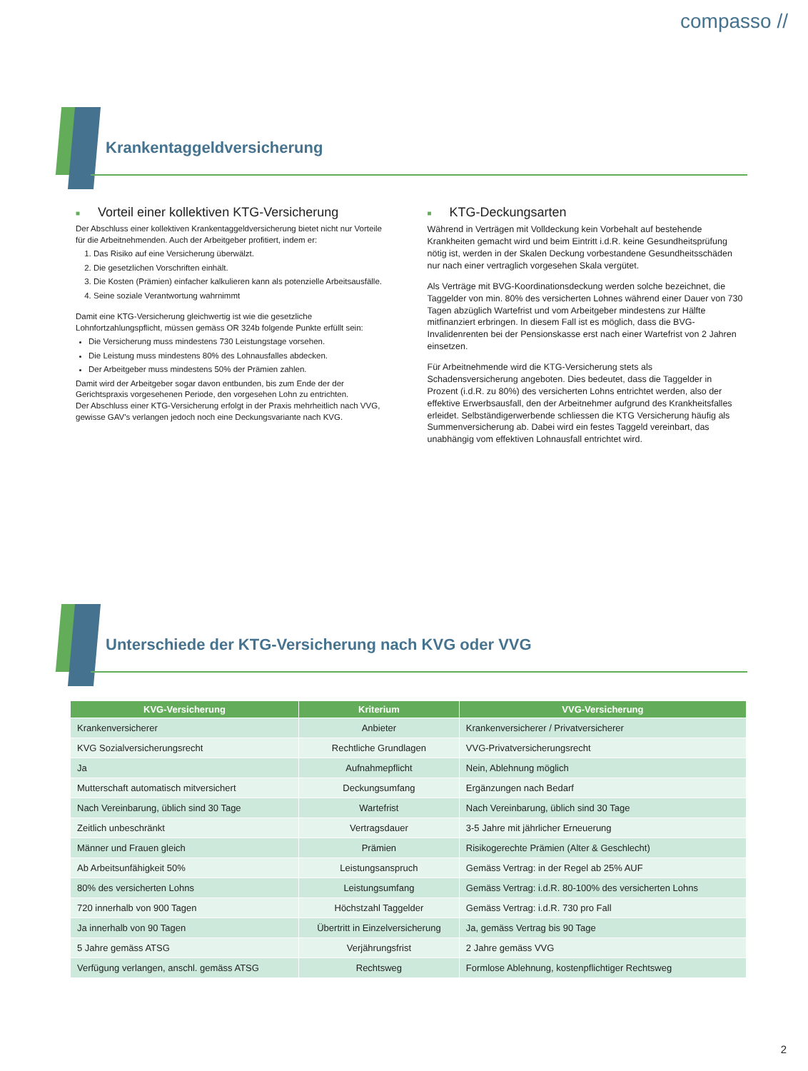compasso //
Krankentaggeldversicherung
■ Vorteil einer kollektiven KTG-Versicherung
Der Abschluss einer kollektiven Krankentaggeldversicherung bietet nicht nur Vorteile für die Arbeitnehmenden. Auch der Arbeitgeber profitiert, indem er:
1. Das Risiko auf eine Versicherung überwälzt.
2. Die gesetzlichen Vorschriften einhält.
3. Die Kosten (Prämien) einfacher kalkulieren kann als potenzielle Arbeitsausfälle.
4. Seine soziale Verantwortung wahrnimmt
Damit eine KTG-Versicherung gleichwertig ist wie die gesetzliche Lohnfortzahlungspflicht, müssen gemäss OR 324b folgende Punkte erfüllt sein:
Die Versicherung muss mindestens 730 Leistungstage vorsehen.
Die Leistung muss mindestens 80% des Lohnausfalles abdecken.
Der Arbeitgeber muss mindestens 50% der Prämien zahlen.
Damit wird der Arbeitgeber sogar davon entbunden, bis zum Ende der der Gerichtspraxis vorgesehenen Periode, den vorgesehen Lohn zu entrichten.
Der Abschluss einer KTG-Versicherung erfolgt in der Praxis mehrheitlich nach VVG, gewisse GAV’s verlangen jedoch noch eine Deckungsvariante nach KVG.
■ KTG-Deckungsarten
Während in Verträgen mit Volldeckung kein Vorbehalt auf bestehende Krankheiten gemacht wird und beim Eintritt i.d.R. keine Gesundheitsprüfung nötig ist, werden in der Skalen Deckung vorbestandene Gesundheitsschäden nur nach einer vertraglich vorgesehen Skala vergütet.
Als Verträge mit BVG-Koordinationsdeckung werden solche bezeichnet, die Taggelder von min. 80% des versicherten Lohnes während einer Dauer von 730 Tagen abzüglich Wartefrist und vom Arbeitgeber mindestens zur Hälfte mitfinanziert erbringen. In diesem Fall ist es möglich, dass die BVG-Invalidenrenten bei der Pensionskasse erst nach einer Wartefrist von 2 Jahren einsetzen.
Für Arbeitnehmende wird die KTG-Versicherung stets als Schadensversicherung angeboten. Dies bedeutet, dass die Taggelder in Prozent (i.d.R. zu 80%) des versicherten Lohns entrichtet werden, also der effektive Erwerbsausfall, den der Arbeitnehmer aufgrund des Krankheitsfalles erleidet. Selbständigerwerbende schliessen die KTG Versicherung häufig als Summenversicherung ab. Dabei wird ein festes Taggeld vereinbart, das unabhängig vom effektiven Lohnausfall entrichtet wird.
Unterschiede der KTG-Versicherung nach KVG oder VVG
| KVG-Versicherung | Kriterium | VVG-Versicherung |
| --- | --- | --- |
| Krankenversicherer | Anbieter | Krankenversicherer / Privatversicherer |
| KVG Sozialversicherungsrecht | Rechtliche Grundlagen | VVG-Privatversicherungsrecht |
| Ja | Aufnahmepflicht | Nein, Ablehnung möglich |
| Mutterschaft automatisch mitversichert | Deckungsumfang | Ergänzungen nach Bedarf |
| Nach Vereinbarung, üblich sind 30 Tage | Wartefrist | Nach Vereinbarung, üblich sind 30 Tage |
| Zeitlich unbeschränkt | Vertragsdauer | 3-5 Jahre mit jährlicher Erneuerung |
| Männer und Frauen gleich | Prämien | Risikogerechte Prämien (Alter & Geschlecht) |
| Ab Arbeitsunfähigkeit 50% | Leistungsanspruch | Gemäss Vertrag: in der Regel ab 25% AUF |
| 80% des versicherten Lohns | Leistungsumfang | Gemäss Vertrag: i.d.R. 80-100% des versicherten Lohns |
| 720 innerhalb von 900 Tagen | Höchstzahl Taggelder | Gemäss Vertrag: i.d.R. 730 pro Fall |
| Ja innerhalb von 90 Tagen | Übertritt in Einzelversicherung | Ja, gemäss Vertrag bis 90 Tage |
| 5 Jahre gemäss ATSG | Verjährungsfrist | 2 Jahre gemäss VVG |
| Verfügung verlangen, anschl. gemäss ATSG | Rechtsweg | Formlose Ablehnung, kostenpflichtiger Rechtsweg |
2